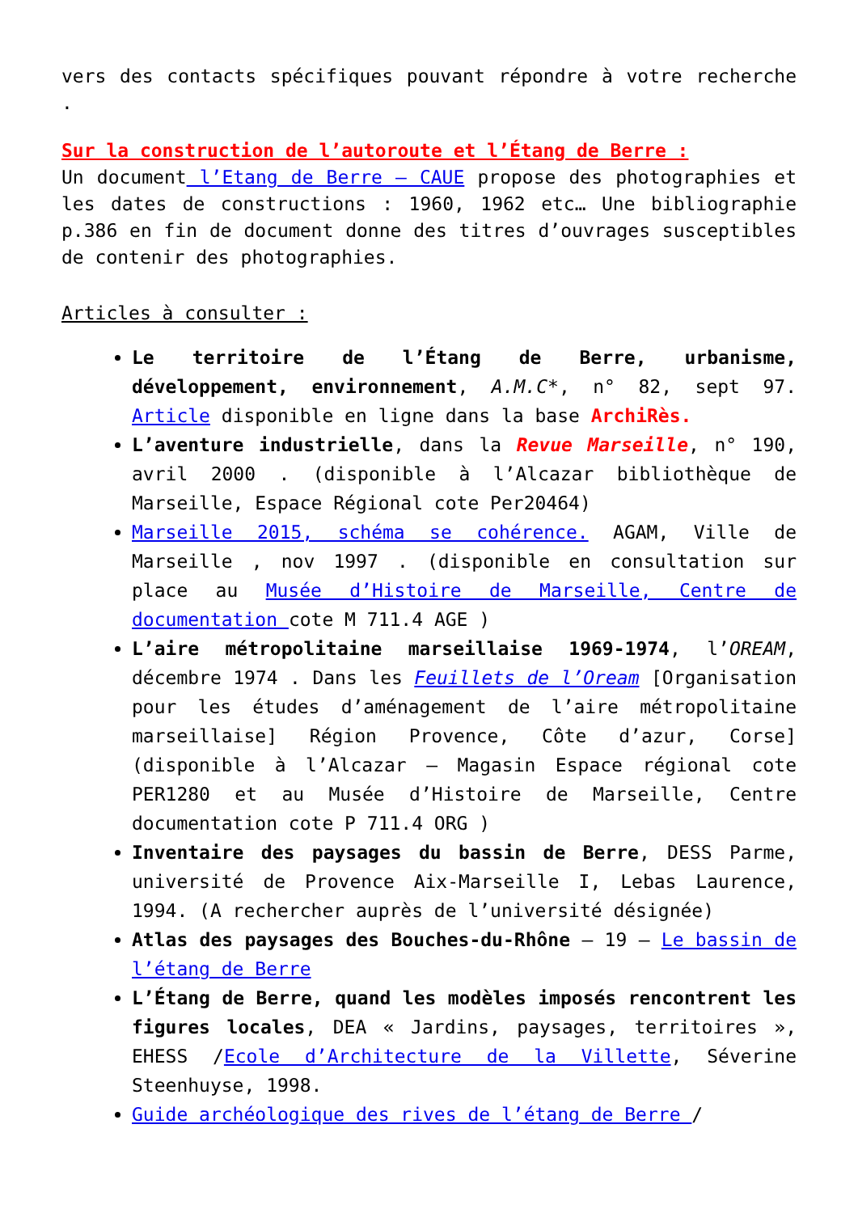vers des contacts spécifiques pouvant répondre à votre recherche .
Sur la construction de l’autoroute et l’Étang de Berre :
Un document l’Etang de Berre – CAUE propose des photographies et les dates de constructions : 1960, 1962 etc… Une bibliographie p.386 en fin de document donne des titres d’ouvrages susceptibles de contenir des photographies.
Articles à consulter :
Le territoire de l’Étang de Berre, urbanisme, développement, environnement, A.M.C*, n° 82, sept 97. Article disponible en ligne dans la base ArchiRès.
L’aventure industrielle, dans la Revue Marseille, n° 190, avril 2000 . (disponible à l’Alcazar bibliothèque de Marseille, Espace Régional cote Per20464)
Marseille 2015, schéma se cohérence. AGAM, Ville de Marseille , nov 1997 . (disponible en consultation sur place au Musée d’Histoire de Marseille, Centre de documentation cote M 711.4 AGE )
L’aire métropolitaine marseillaise 1969-1974, l’OREAM, décembre 1974 . Dans les Feuillets de l’Oream [Organisation pour les études d’aménagement de l’aire métropolitaine marseillaise] Région Provence, Côte d’azur, Corse] (disponible à l’Alcazar – Magasin Espace régional cote PER1280 et au Musée d’Histoire de Marseille, Centre documentation cote P 711.4 ORG )
Inventaire des paysages du bassin de Berre, DESS Parme, université de Provence Aix-Marseille I, Lebas Laurence, 1994. (A rechercher auprès de l’université désignée)
Atlas des paysages des Bouches-du-Rhône – 19 – Le bassin de l’étang de Berre
L’Étang de Berre, quand les modèles imposés rencontrent les figures locales, DEA « Jardins, paysages, territoires », EHESS /Ecole d’Architecture de la Villette, Séverine Steenhuyse, 1998.
Guide archéologique des rives de l’étang de Berre /